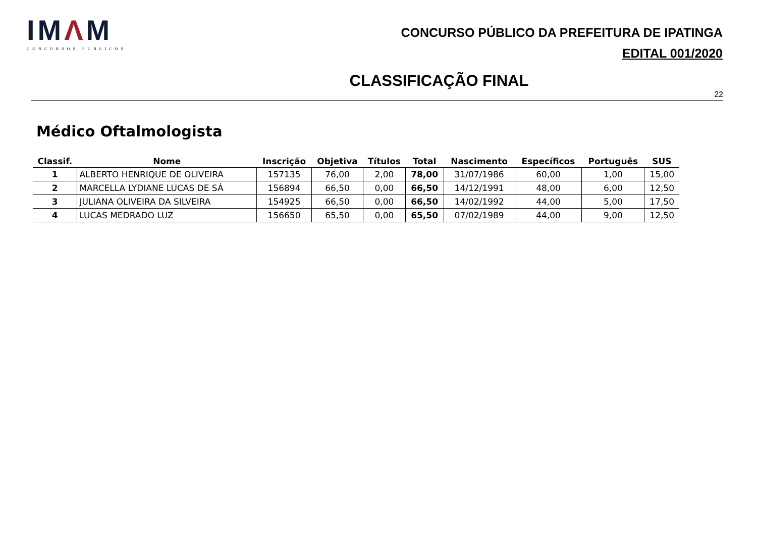IMΛM
CONCURSOS PÚBLICOS
CONCURSO PÚBLICO DA PREFEITURA DE IPATINGA
EDITAL 001/2020
CLASSIFICAÇÃO FINAL
22
Médico Oftalmologista
| Classif. | Nome | Inscrição | Objetiva | Títulos | Total | Nascimento | Específicos | Português | SUS |
| --- | --- | --- | --- | --- | --- | --- | --- | --- | --- |
| 1 | ALBERTO HENRIQUE DE OLIVEIRA | 157135 | 76,00 | 2,00 | 78,00 | 31/07/1986 | 60,00 | 1,00 | 15,00 |
| 2 | MARCELLA LYDIANE LUCAS DE SÁ | 156894 | 66,50 | 0,00 | 66,50 | 14/12/1991 | 48,00 | 6,00 | 12,50 |
| 3 | JULIANA OLIVEIRA DA SILVEIRA | 154925 | 66,50 | 0,00 | 66,50 | 14/02/1992 | 44,00 | 5,00 | 17,50 |
| 4 | LUCAS MEDRADO LUZ | 156650 | 65,50 | 0,00 | 65,50 | 07/02/1989 | 44,00 | 9,00 | 12,50 |